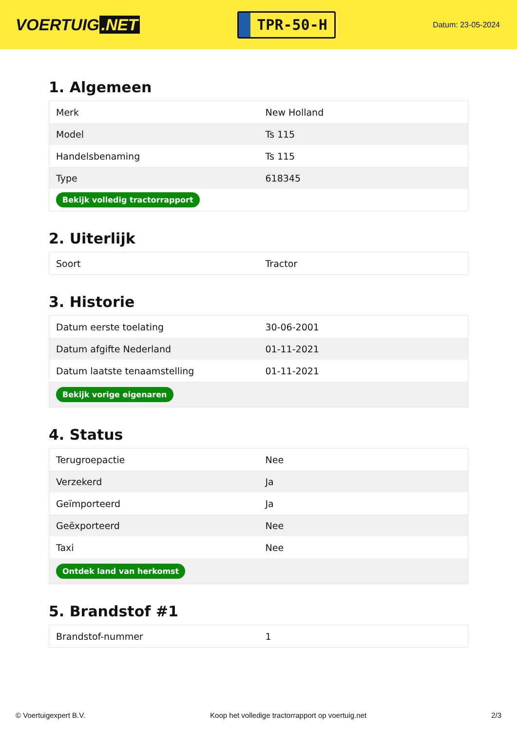VOERTUIG.NET
TPR-50-H
Datum: 23-05-2024
1. Algemeen
| Merk | New Holland |
| Model | Ts 115 |
| Handelsbenaming | Ts 115 |
| Type | 618345 |
| Bekijk volledig tractorrapport | |
2. Uiterlijk
| Soort | Tractor |
3. Historie
| Datum eerste toelating | 30-06-2001 |
| Datum afgifte Nederland | 01-11-2021 |
| Datum laatste tenaamstelling | 01-11-2021 |
| Bekijk vorige eigenaren | |
4. Status
| Terugroepactie | Nee |
| Verzekerd | Ja |
| Geïmporteerd | Ja |
| Geëxporteerd | Nee |
| Taxi | Nee |
| Ontdek land van herkomst | |
5. Brandstof #1
| Brandstof-nummer | 1 |
© Voertuigexpert B.V. Koop het volledige tractorrapport op voertuig.net 2/3